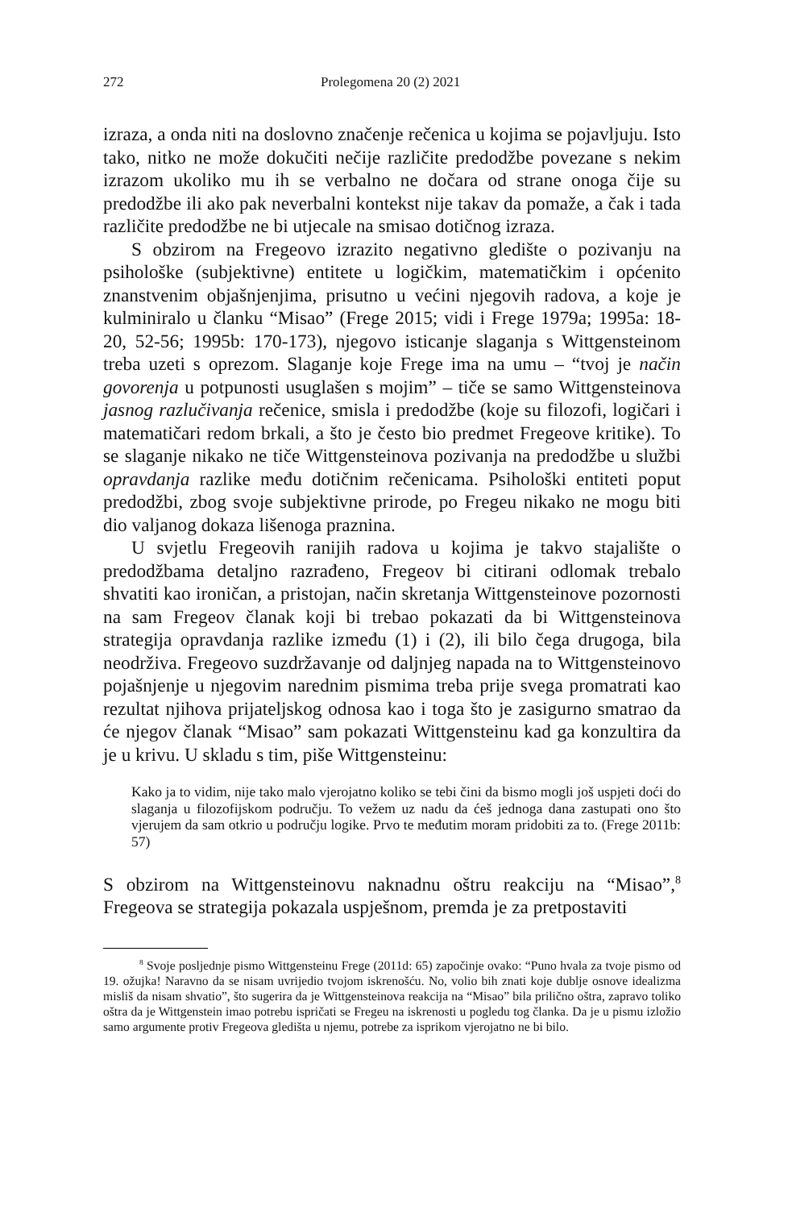272 Prolegomena 20 (2) 2021
izraza, a onda niti na doslovno značenje rečenica u kojima se pojavljuju. Isto tako, nitko ne može dokučiti nečije različite predodžbe povezane s nekim izrazom ukoliko mu ih se verbalno ne dočara od strane onoga čije su predodžbe ili ako pak neverbalni kontekst nije takav da pomaže, a čak i tada različite predodžbe ne bi utjecale na smisao dotičnog izraza.
S obzirom na Fregeovo izrazito negativno gledište o pozivanju na psihološke (subjektivne) entitete u logičkim, matematičkim i općenito znanstvenim objašnjenjima, prisutno u većini njegovih radova, a koje je kulminiralo u članku “Misao” (Frege 2015; vidi i Frege 1979a; 1995a: 18-20, 52-56; 1995b: 170-173), njegovo isticanje slaganja s Wittgensteinom treba uzeti s oprezom. Slaganje koje Frege ima na umu – “tvoj je način govorenja u potpunosti usuglašen s mojim” – tiče se samo Wittgensteinova jasnog razlučivanja rečenice, smisla i predodžbe (koje su filozofi, logičari i matematičari redom brkali, a što je često bio predmet Fregeove kritike). To se slaganje nikako ne tiče Wittgensteinova pozivanja na predodžbe u službi opravdanja razlike među dotičnim rečenicama. Psihološki entiteti poput predodžbi, zbog svoje subjektivne prirode, po Fregeu nikako ne mogu biti dio valjanog dokaza lišenoga praznina.
U svjetlu Fregeovih ranijih radova u kojima je takvo stajalište o predodžbama detaljno razrađeno, Fregeov bi citirani odlomak trebalo shvatiti kao ironičan, a pristojan, način skretanja Wittgensteinove pozornosti na sam Fregeov članak koji bi trebao pokazati da bi Wittgensteinova strategija opravdanja razlike između (1) i (2), ili bilo čega drugoga, bila neodrživa. Fregeovo suzdržavanje od daljnjeg napada na to Wittgensteinovo pojašnjenje u njegovim narednim pismima treba prije svega promatrati kao rezultat njihova prijateljskog odnosa kao i toga što je zasigurno smatrao da će njegov članak “Misao” sam pokazati Wittgensteinu kad ga konzultira da je u krivu. U skladu s tim, piše Wittgensteinu:
Kako ja to vidim, nije tako malo vjerojatno koliko se tebi čini da bismo mogli još uspjeti doći do slaganja u filozofijskom području. To vežem uz nadu da ćeš jednoga dana zastupati ono što vjerujem da sam otkrio u području logike. Prvo te međutim moram pridobiti za to. (Frege 2011b: 57)
S obzirom na Wittgensteinovu naknadnu oštru reakciju na “Misao”,<sup>8</sup> Fregeova se strategija pokazala uspješnom, premda je za pretpostaviti
<sup>8</sup> Svoje posljednje pismo Wittgensteinu Frege (2011d: 65) započinje ovako: “Puno hvala za tvoje pismo od 19. ožujka! Naravno da se nisam uvrijedio tvojom iskrenošću. No, volio bih znati koje dublje osnove idealizma misliš da nisam shvatio”, što sugerira da je Wittgensteinova reakcija na “Misao” bila prilično oštra, zapravo toliko oštra da je Wittgenstein imao potrebu ispričati se Fregeu na iskrenosti u pogledu tog članka. Da je u pismu izložio samo argumente protiv Fregeova gledišta u njemu, potrebe za isprikom vjerojatno ne bi bilo.